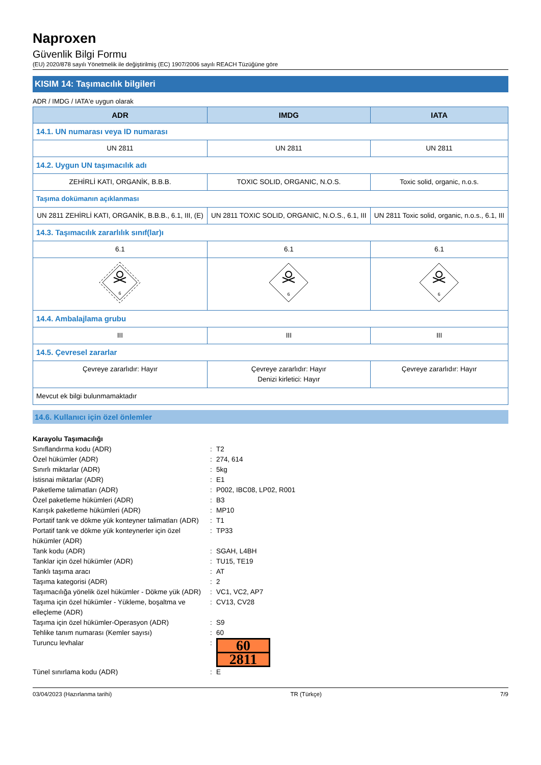Naproxen
Güvenlik Bilgi Formu
(EU) 2020/878 sayılı Yönetmelik ile değiştirilmiş (EC) 1907/2006 sayılı REACH Tüzüğüne göre
KISIM 14: Taşımacılık bilgileri
ADR / IMDG / IATA'e uygun olarak
| ADR | IMDG | IATA |
| --- | --- | --- |
| 14.1. UN numarası veya ID numarası | | |
| UN 2811 | UN 2811 | UN 2811 |
| 14.2. Uygun UN taşımacılık adı | | |
| ZEHİRLİ KATI, ORGANİK, B.B.B. | TOXIC SOLID, ORGANIC, N.O.S. | Toxic solid, organic, n.o.s. |
| Taşıma dokümanın açıklanması | | |
| UN 2811 ZEHİRLİ KATI, ORGANİK, B.B.B., 6.1, III, (E) | UN 2811 TOXIC SOLID, ORGANIC, N.O.S., 6.1, III | UN 2811 Toxic solid, organic, n.o.s., 6.1, III |
| 14.3. Taşımacılık zararlılık sınıf(lar)ı | | |
| 6.1 | 6.1 | 6.1 |
| 6 | 6 | 6 |
| 14.4. Ambalajlama grubu | | |
| III | III | III |
| 14.5. Çevresel zararlar | | |
| Çevreye zararlıdır: Hayır | Çevreye zararlıdır: Hayır Denizi kirletici: Hayır | Çevreye zararlıdır: Hayır |
| Mevcut ek bilgi bulunmamaktadır | | |
14.6. Kullanıcı için özel önlemler
| Karayolu Taşımacılığı | | |
| Sınıflandırma kodu (ADR) | : | T2 |
| Özel hükümler (ADR) | : | 274, 614 |
| Sınırlı miktarlar (ADR) | : | 5kg |
| İstisnai miktarlar (ADR) | : | E1 |
| Paketleme talimatları (ADR) | : | P002, IBC08, LP02, R001 |
| Özel paketleme hükümleri (ADR) | : | B3 |
| Karışık paketleme hükümleri (ADR) | : | MP10 |
| Portatif tank ve dökme yük konteyner talimatları (ADR) | : | T1 |
| Portatif tank ve dökme yük konteynerler için özel hükümler (ADR) | : | TP33 |
| Tank kodu (ADR) | : | SGAH, L4BH |
| Tanklar için özel hükümler (ADR) | : | TU15, TE19 |
| Tanklı taşıma aracı | : | AT |
| Taşıma kategorisi (ADR) | : | 2 |
| Taşımacılığa yönelik özel hükümler - Dökme yük (ADR) | : | VC1, VC2, AP7 |
| Taşıma için özel hükümler - Yükleme, boşaltma ve elleçleme (ADR) | : | CV13, CV28 |
| Taşıma için özel hükümler-Operasyon (ADR) | : | S9 |
| Tehlike tanım numarası (Kemler sayısı) | : | 60 |
| Turuncu levhalar | : | 60 2811 |
| Tünel sınırlama kodu (ADR) | : | E |
03/04/2023 (Hazırlanma tarihi) TR (Türkçe) 7/9